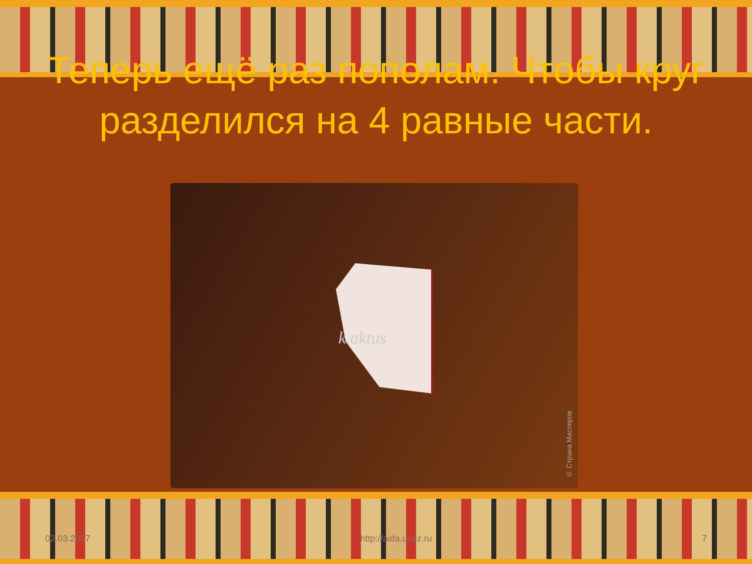Теперь ещё раз пополам. Чтобы круг разделился на 4 равные части.
k.aktus
© Страна Мастеров
02.03.2017 http://aida.ucoz.ru 7